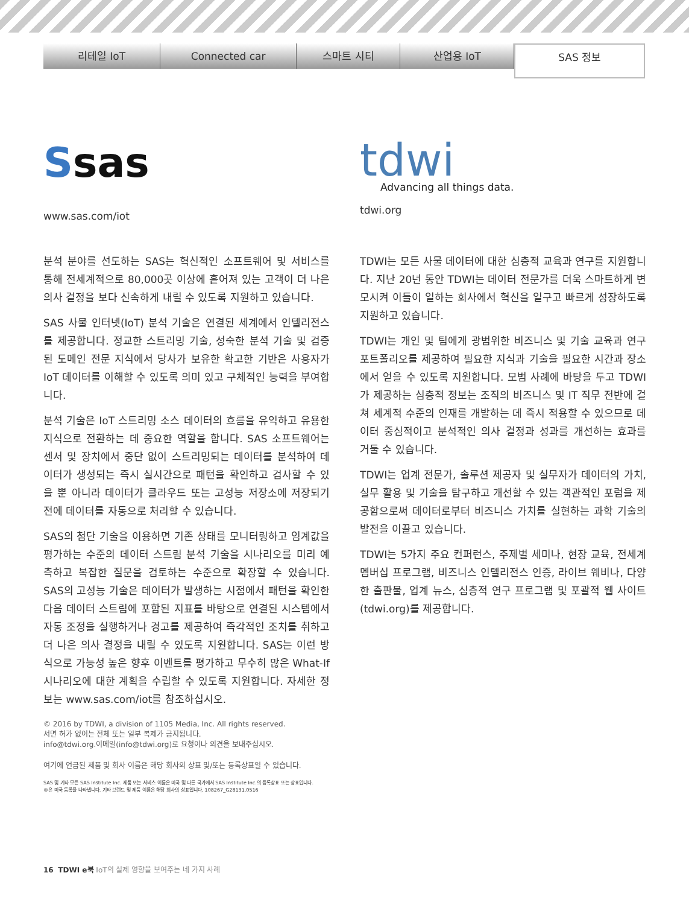리테일 IoT Connected car 스마트 시티 산업용 IoT
SAS 정보
Ssas
www.sas.com/iot
tdwi
Advancing all things data.
tdwi.org
분석 분야를 선도하는 SAS는 혁신적인 소프트웨어 및 서비스를 통해 전세계적으로 80,000곳 이상에 흩어져 있는 고객이 더 나은 의사 결정을 보다 신속하게 내릴 수 있도록 지원하고 있습니다.
SAS 사물 인터넷(IoT) 분석 기술은 연결된 세계에서 인텔리전스를 제공합니다. 정교한 스트리밍 기술, 성숙한 분석 기술 및 검증된 도메인 전문 지식에서 당사가 보유한 확고한 기반은 사용자가 IoT 데이터를 이해할 수 있도록 의미 있고 구체적인 능력을 부여합니다.
분석 기술은 IoT 스트리밍 소스 데이터의 흐름을 유익하고 유용한 지식으로 전환하는 데 중요한 역할을 합니다. SAS 소프트웨어는 센서 및 장치에서 중단 없이 스트리밍되는 데이터를 분석하여 데이터가 생성되는 즉시 실시간으로 패턴을 확인하고 검사할 수 있을 뿐 아니라 데이터가 클라우드 또는 고성능 저장소에 저장되기 전에 데이터를 자동으로 처리할 수 있습니다.
SAS의 첨단 기술을 이용하면 기존 상태를 모니터링하고 임계값을 평가하는 수준의 데이터 스트림 분석 기술을 시나리오를 미리 예측하고 복잡한 질문을 검토하는 수준으로 확장할 수 있습니다. SAS의 고성능 기술은 데이터가 발생하는 시점에서 패턴을 확인한 다음 데이터 스트림에 포함된 지표를 바탕으로 연결된 시스템에서 자동 조정을 실행하거나 경고를 제공하여 즉각적인 조치를 취하고 더 나은 의사 결정을 내릴 수 있도록 지원합니다. SAS는 이런 방식으로 가능성 높은 향후 이벤트를 평가하고 무수히 많은 What-If 시나리오에 대한 계획을 수립할 수 있도록 지원합니다. 자세한 정보는 www.sas.com/iot를 참조하십시오.
© 2016 by TDWI, a division of 1105 Media, Inc. All rights reserved.
서면 허가 없이는 전체 또는 일부 복제가 금지됩니다.
info@tdwi.org.이메일(info@tdwi.org)로 요청이나 의견을 보내주십시오.
여기에 언급된 제품 및 회사 이름은 해당 회사의 상표 및/또는 등록상표일 수 있습니다.
SAS 및 기타 모든 SAS Institute Inc. 제품 또는 서비스 이름은 미국 및 다른 국가에서 SAS Institute Inc.의 등록상표 또는 상표입니다.
®은 미국 등록을 나타냅니다. 기타 브랜드 및 제품 이름은 해당 회사의 상표입니다. 108267_G28131.0516
TDWI는 모든 사물 데이터에 대한 심층적 교육과 연구를 지원합니다. 지난 20년 동안 TDWI는 데이터 전문가를 더욱 스마트하게 변모시켜 이들이 일하는 회사에서 혁신을 일구고 빠르게 성장하도록 지원하고 있습니다.
TDWI는 개인 및 팀에게 광범위한 비즈니스 및 기술 교육과 연구 포트폴리오를 제공하여 필요한 지식과 기술을 필요한 시간과 장소에서 얻을 수 있도록 지원합니다. 모범 사례에 바탕을 두고 TDWI가 제공하는 심층적 정보는 조직의 비즈니스 및 IT 직무 전반에 걸쳐 세계적 수준의 인재를 개발하는 데 즉시 적용할 수 있으므로 데이터 중심적이고 분석적인 의사 결정과 성과를 개선하는 효과를 거둘 수 있습니다.
TDWI는 업계 전문가, 솔루션 제공자 및 실무자가 데이터의 가치, 실무 활용 및 기술을 탐구하고 개선할 수 있는 객관적인 포럼을 제공함으로써 데이터로부터 비즈니스 가치를 실현하는 과학 기술의 발전을 이끌고 있습니다.
TDWI는 5가지 주요 컨퍼런스, 주제별 세미나, 현장 교육, 전세계 멤버십 프로그램, 비즈니스 인텔리전스 인증, 라이브 웨비나, 다양한 출판물, 업계 뉴스, 심층적 연구 프로그램 및 포괄적 웹 사이트(tdwi.org)를 제공합니다.
16 TDWI e북 IoT의 실제 영향을 보여주는 네 가지 사례